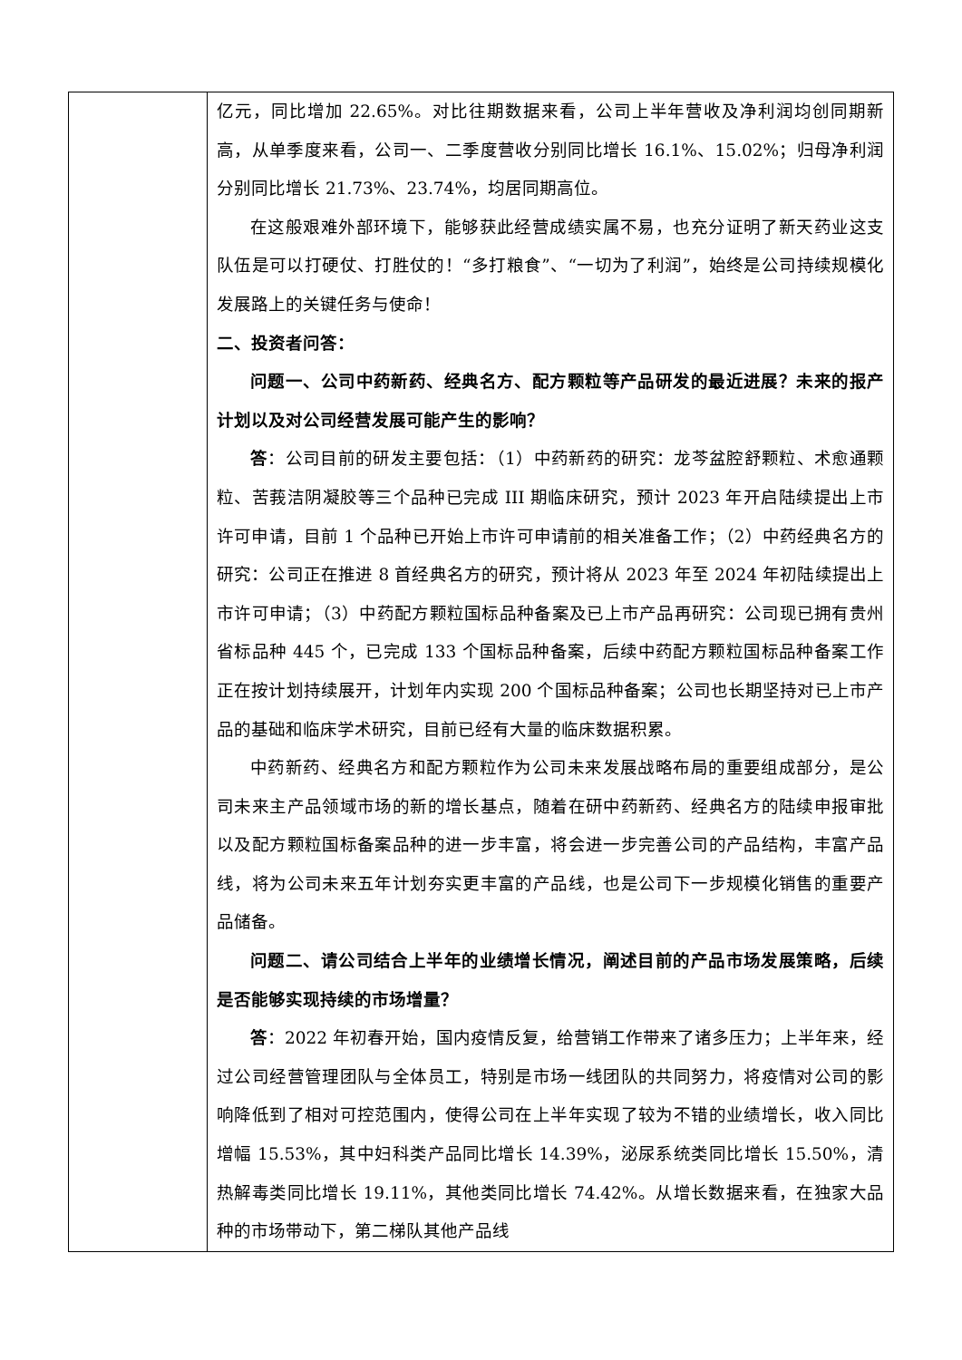| | 亿元，同比增加 22.65%。对比往期数据来看，公司上半年营收及净利润均创同期新高，从单季度来看，公司一、二季度营收分别同比增长 16.1%、15.02%；归母净利润分别同比增长 21.73%、23.74%，均居同期高位。 在这般艰难外部环境下，能够获此经营成绩实属不易，也充分证明了新天药业这支队伍是可以打硬仗、打胜仗的！“多打粮食”、“一切为了利润”，始终是公司持续规模化发展路上的关键任务与使命！ 二、投资者问答： 问题一、公司中药新药、经典名方、配方颗粒等产品研发的最近进展？未来的报产计划以及对公司经营发展可能产生的影响？ 答 ：公司目前的研发主要包括：（1）中药新药的研究：龙芩盆腔舒颗粒、术愈通颗粒、苦莪洁阴凝胶等三个品种已完成 III 期临床研究，预计 2023 年开启陆续提出上市许可申请，目前 1 个品种已开始上市许可申请前的相关准备工作；（2）中药经典名方的研究：公司正在推进 8 首经典名方的研究，预计将从 2023 年至 2024 年初陆续提出上市许可申请；（3）中药配方颗粒国标品种备案及已上市产品再研究：公司现已拥有贵州省标品种 445 个，已完成 133 个国标品种备案，后续中药配方颗粒国标品种备案工作正在按计划持续展开，计划年内实现 200 个国标品种备案；公司也长期坚持对已上市产品的基础和临床学术研究，目前已经有大量的临床数据积累。 中药新药、经典名方和配方颗粒作为公司未来发展战略布局的重要组成部分，是公司未来主产品领域市场的新的增长基点，随着在研中药新药、经典名方的陆续申报审批以及配方颗粒国标备案品种的进一步丰富，将会进一步完善公司的产品结构，丰富产品线，将为公司未来五年计划夯实更丰富的产品线，也是公司下一步规模化销售的重要产品储备。 问题二、请公司结合上半年的业绩增长情况，阐述目前的产品市场发展策略，后续是否能够实现持续的市场增量？ 答 ：2022 年初春开始，国内疫情反复，给营销工作带来了诸多压力；上半年来，经过公司经营管理团队与全体员工，特别是市场一线团队的共同努力，将疫情对公司的影响降低到了相对可控范围内，使得公司在上半年实现了较为不错的业绩增长，收入同比增幅 15.53%，其中妇科类产品同比增长 14.39%，泌尿系统类同比增长 15.50%，清热解毒类同比增长 19.11%，其他类同比增长 74.42%。从增长数据来看，在独家大品种的市场带动下，第二梯队其他产品线 |